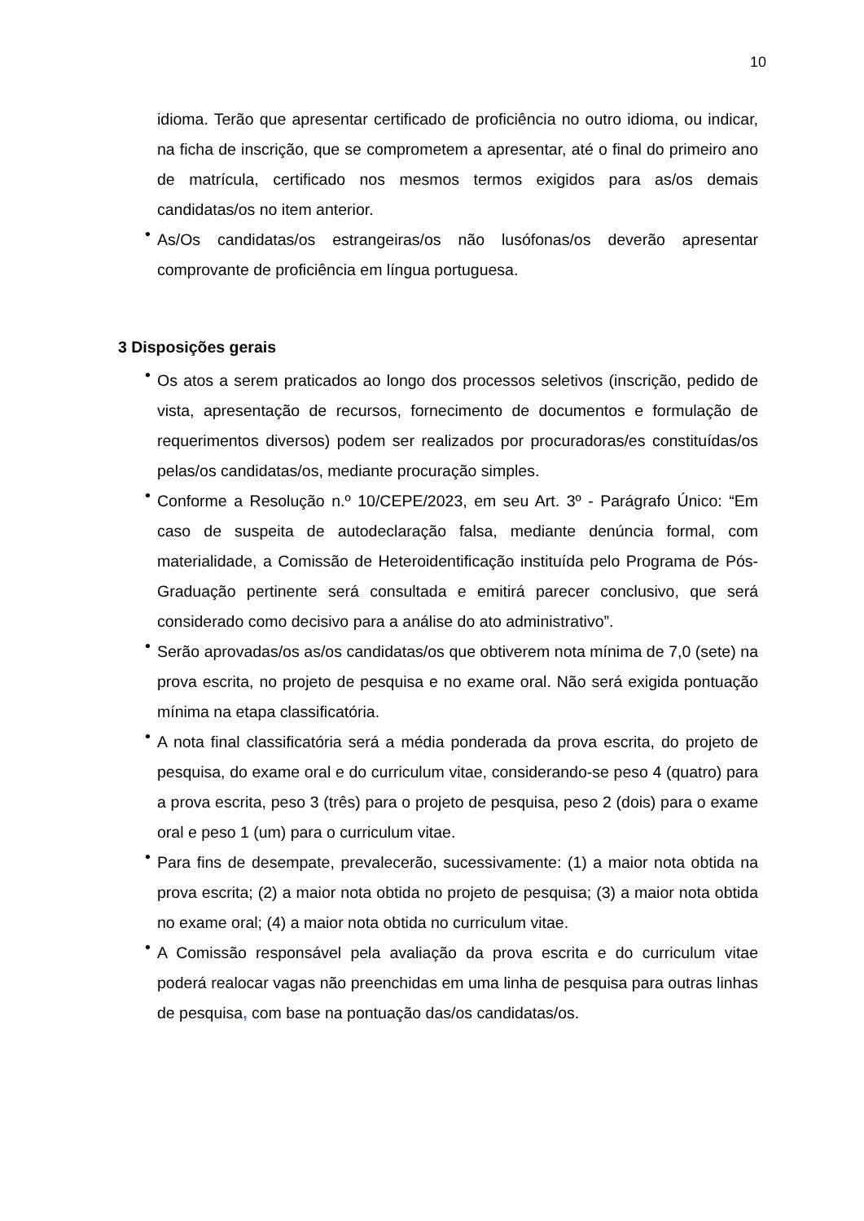10
idioma. Terão que apresentar certificado de proficiência no outro idioma, ou indicar, na ficha de inscrição, que se comprometem a apresentar, até o final do primeiro ano de matrícula, certificado nos mesmos termos exigidos para as/os demais candidatas/os no item anterior.
•
As/Os candidatas/os estrangeiras/os não lusófonas/os deverão apresentar comprovante de proficiência em língua portuguesa.
3 Disposições gerais
•
Os atos a serem praticados ao longo dos processos seletivos (inscrição, pedido de vista, apresentação de recursos, fornecimento de documentos e formulação de requerimentos diversos) podem ser realizados por procuradoras/es constituídas/os pelas/os candidatas/os, mediante procuração simples.
•
Conforme a Resolução n.º 10/CEPE/2023, em seu Art. 3º - Parágrafo Único: “Em caso de suspeita de autodeclaração falsa, mediante denúncia formal, com materialidade, a Comissão de Heteroidentificação instituída pelo Programa de Pós-Graduação pertinente será consultada e emitirá parecer conclusivo, que será considerado como decisivo para a análise do ato administrativo”.
•
Serão aprovadas/os as/os candidatas/os que obtiverem nota mínima de 7,0 (sete) na prova escrita, no projeto de pesquisa e no exame oral. Não será exigida pontuação mínima na etapa classificatória.
•
A nota final classificatória será a média ponderada da prova escrita, do projeto de pesquisa, do exame oral e do curriculum vitae, considerando-se peso 4 (quatro) para a prova escrita, peso 3 (três) para o projeto de pesquisa, peso 2 (dois) para o exame oral e peso 1 (um) para o curriculum vitae.
•
Para fins de desempate, prevalecerão, sucessivamente: (1) a maior nota obtida na prova escrita; (2) a maior nota obtida no projeto de pesquisa; (3) a maior nota obtida no exame oral; (4) a maior nota obtida no curriculum vitae.
•
A Comissão responsável pela avaliação da prova escrita e do curriculum vitae poderá realocar vagas não preenchidas em uma linha de pesquisa para outras linhas de pesquisa, com base na pontuação das/os candidatas/os.